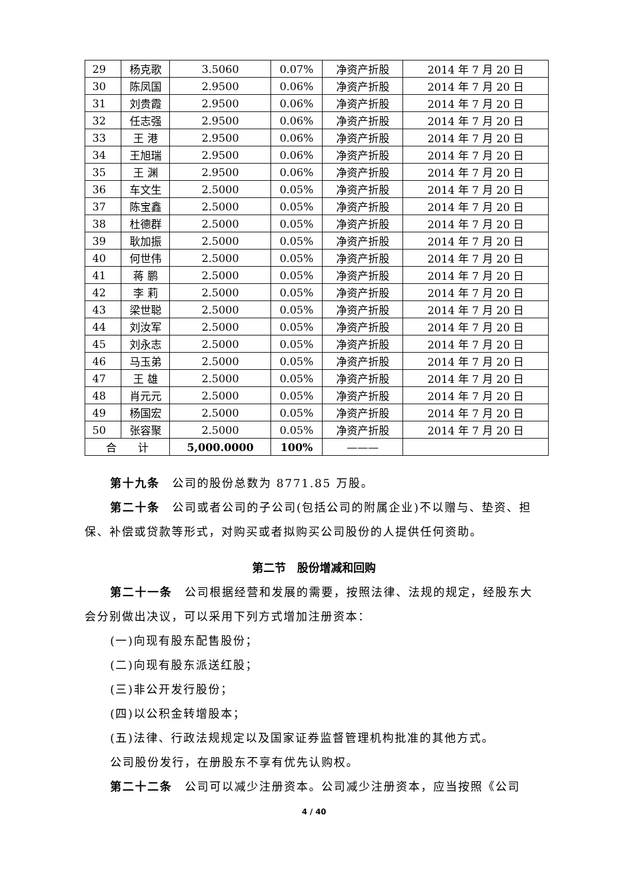| 29 | 杨克歌 | 3.5060 | 0.07% | 净资产折股 | 2014 年 7 月 20 日 |
| 30 | 陈凤国 | 2.9500 | 0.06% | 净资产折股 | 2014 年 7 月 20 日 |
| 31 | 刘贵霞 | 2.9500 | 0.06% | 净资产折股 | 2014 年 7 月 20 日 |
| 32 | 任志强 | 2.9500 | 0.06% | 净资产折股 | 2014 年 7 月 20 日 |
| 33 | 王 港 | 2.9500 | 0.06% | 净资产折股 | 2014 年 7 月 20 日 |
| 34 | 王旭瑞 | 2.9500 | 0.06% | 净资产折股 | 2014 年 7 月 20 日 |
| 35 | 王 渊 | 2.9500 | 0.06% | 净资产折股 | 2014 年 7 月 20 日 |
| 36 | 车文生 | 2.5000 | 0.05% | 净资产折股 | 2014 年 7 月 20 日 |
| 37 | 陈宝鑫 | 2.5000 | 0.05% | 净资产折股 | 2014 年 7 月 20 日 |
| 38 | 杜德群 | 2.5000 | 0.05% | 净资产折股 | 2014 年 7 月 20 日 |
| 39 | 耿加振 | 2.5000 | 0.05% | 净资产折股 | 2014 年 7 月 20 日 |
| 40 | 何世伟 | 2.5000 | 0.05% | 净资产折股 | 2014 年 7 月 20 日 |
| 41 | 蒋 鹏 | 2.5000 | 0.05% | 净资产折股 | 2014 年 7 月 20 日 |
| 42 | 李 莉 | 2.5000 | 0.05% | 净资产折股 | 2014 年 7 月 20 日 |
| 43 | 梁世聪 | 2.5000 | 0.05% | 净资产折股 | 2014 年 7 月 20 日 |
| 44 | 刘汝军 | 2.5000 | 0.05% | 净资产折股 | 2014 年 7 月 20 日 |
| 45 | 刘永志 | 2.5000 | 0.05% | 净资产折股 | 2014 年 7 月 20 日 |
| 46 | 马玉弟 | 2.5000 | 0.05% | 净资产折股 | 2014 年 7 月 20 日 |
| 47 | 王 雄 | 2.5000 | 0.05% | 净资产折股 | 2014 年 7 月 20 日 |
| 48 | 肖元元 | 2.5000 | 0.05% | 净资产折股 | 2014 年 7 月 20 日 |
| 49 | 杨国宏 | 2.5000 | 0.05% | 净资产折股 | 2014 年 7 月 20 日 |
| 50 | 张容聚 | 2.5000 | 0.05% | 净资产折股 | 2014 年 7 月 20 日 |
| 合 计 | | 5,000.0000 | 100% | ——— | |
第十九条　公司的股份总数为 8771.85 万股。
第二十条　公司或者公司的子公司(包括公司的附属企业)不以赠与、垫资、担保、补偿或贷款等形式，对购买或者拟购买公司股份的人提供任何资助。
第二节　股份增减和回购
第二十一条　公司根据经营和发展的需要，按照法律、法规的规定，经股东大会分别做出决议，可以采用下列方式增加注册资本：
(一)向现有股东配售股份；
(二)向现有股东派送红股；
(三)非公开发行股份；
(四)以公积金转增股本；
(五)法律、行政法规规定以及国家证券监督管理机构批准的其他方式。
公司股份发行，在册股东不享有优先认购权。
第二十二条　公司可以减少注册资本。公司减少注册资本，应当按照《公司
4 / 40